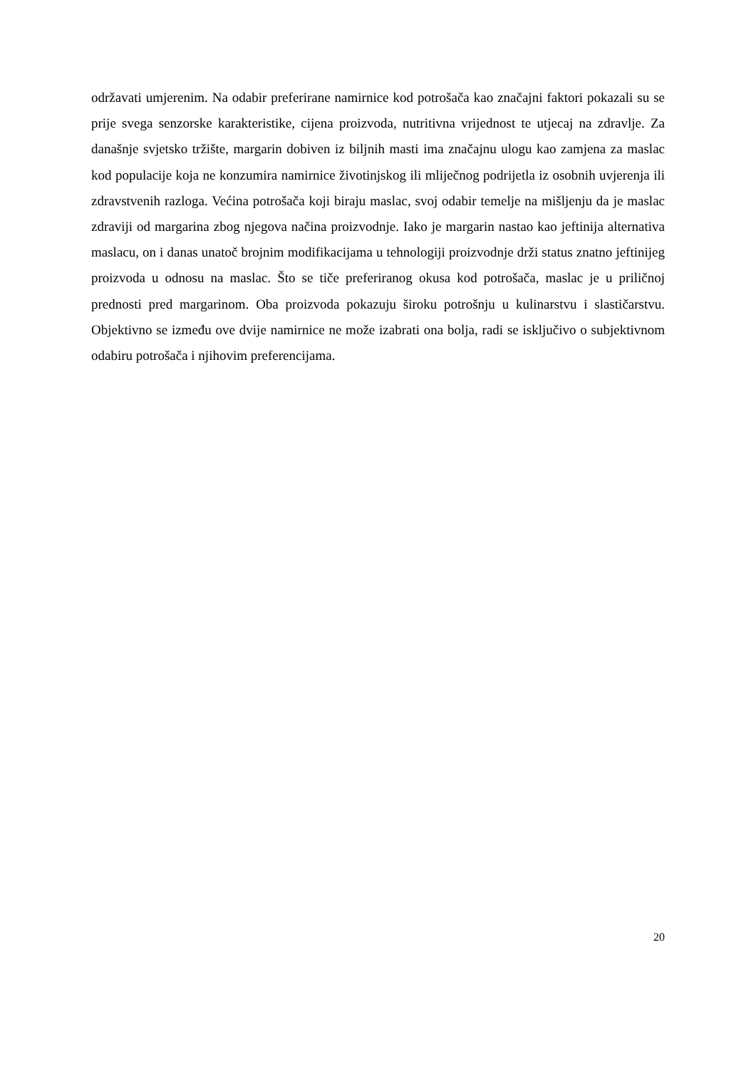održavati umjerenim. Na odabir preferirane namirnice kod potrošača kao značajni faktori pokazali su se prije svega senzorske karakteristike, cijena proizvoda, nutritivna vrijednost te utjecaj na zdravlje. Za današnje svjetsko tržište, margarin dobiven iz biljnih masti ima značajnu ulogu kao zamjena za maslac kod populacije koja ne konzumira namirnice životinjskog ili mliječnog podrijetla iz osobnih uvjerenja ili zdravstvenih razloga. Većina potrošača koji biraju maslac, svoj odabir temelje na mišljenju da je maslac zdraviji od margarina zbog njegova načina proizvodnje. Iako je margarin nastao kao jeftinija alternativa maslacu, on i danas unatoč brojnim modifikacijama u tehnologiji proizvodnje drži status znatno jeftinijeg proizvoda u odnosu na maslac. Što se tiče preferiranog okusa kod potrošača, maslac je u priličnoj prednosti pred margarinom. Oba proizvoda pokazuju široku potrošnju u kulinarstvu i slastičarstvu. Objektivno se između ove dvije namirnice ne može izabrati ona bolja, radi se isključivo o subjektivnom odabiru potrošača i njihovim preferencijama.
20